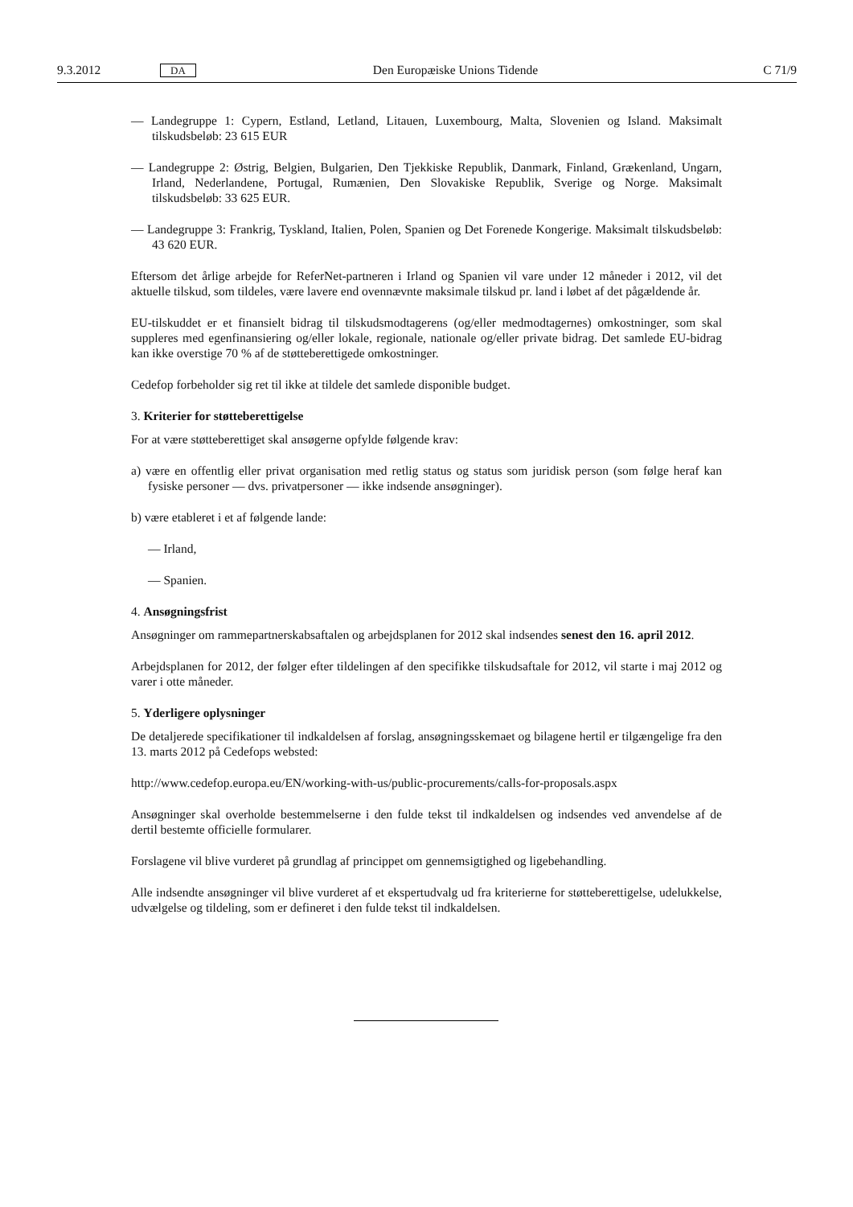9.3.2012 DA Den Europæiske Unions Tidende C 71/9
— Landegruppe 1: Cypern, Estland, Letland, Litauen, Luxembourg, Malta, Slovenien og Island. Maksimalt tilskudsbeløb: 23 615 EUR
— Landegruppe 2: Østrig, Belgien, Bulgarien, Den Tjekkiske Republik, Danmark, Finland, Grækenland, Ungarn, Irland, Nederlandene, Portugal, Rumænien, Den Slovakiske Republik, Sverige og Norge. Maksimalt tilskudsbeløb: 33 625 EUR.
— Landegruppe 3: Frankrig, Tyskland, Italien, Polen, Spanien og Det Forenede Kongerige. Maksimalt tilskudsbeløb: 43 620 EUR.
Eftersom det årlige arbejde for ReferNet-partneren i Irland og Spanien vil vare under 12 måneder i 2012, vil det aktuelle tilskud, som tildeles, være lavere end ovennævnte maksimale tilskud pr. land i løbet af det pågældende år.
EU-tilskuddet er et finansielt bidrag til tilskudsmodtagerens (og/eller medmodtagernes) omkostninger, som skal suppleres med egenfinansiering og/eller lokale, regionale, nationale og/eller private bidrag. Det samlede EU-bidrag kan ikke overstige 70 % af de støtteberettigede omkostninger.
Cedefop forbeholder sig ret til ikke at tildele det samlede disponible budget.
3. Kriterier for støtteberettigelse
For at være støtteberettiget skal ansøgerne opfylde følgende krav:
a) være en offentlig eller privat organisation med retlig status og status som juridisk person (som følge heraf kan fysiske personer — dvs. privatpersoner — ikke indsende ansøgninger).
b) være etableret i et af følgende lande:
— Irland,
— Spanien.
4. Ansøgningsfrist
Ansøgninger om rammepartnerskabsaftalen og arbejdsplanen for 2012 skal indsendes senest den 16. april 2012.
Arbejdsplanen for 2012, der følger efter tildelingen af den specifikke tilskudsaftale for 2012, vil starte i maj 2012 og varer i otte måneder.
5. Yderligere oplysninger
De detaljerede specifikationer til indkaldelsen af forslag, ansøgningsskemaet og bilagene hertil er tilgængelige fra den 13. marts 2012 på Cedefops websted:
http://www.cedefop.europa.eu/EN/working-with-us/public-procurements/calls-for-proposals.aspx
Ansøgninger skal overholde bestemmelserne i den fulde tekst til indkaldelsen og indsendes ved anvendelse af de dertil bestemte officielle formularer.
Forslagene vil blive vurderet på grundlag af princippet om gennemsigtighed og ligebehandling.
Alle indsendte ansøgninger vil blive vurderet af et ekspertudvalg ud fra kriterierne for støtteberettigelse, udelukkelse, udvælgelse og tildeling, som er defineret i den fulde tekst til indkaldelsen.